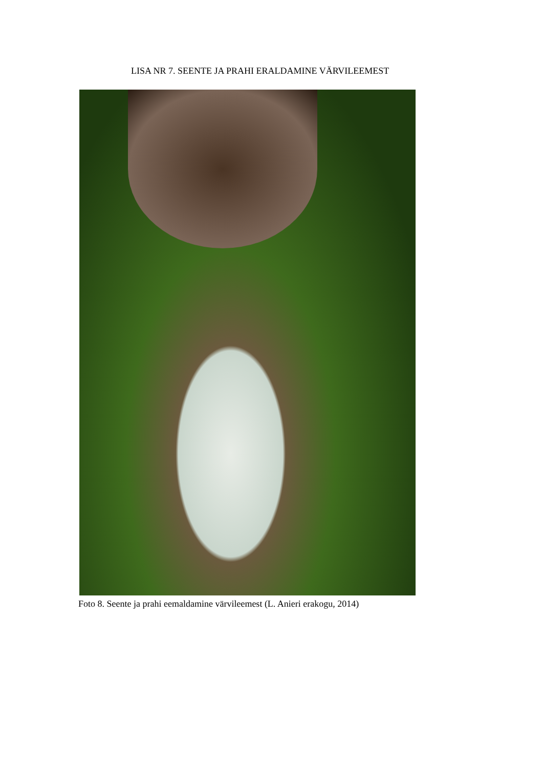LISA NR 7. SEENTE JA PRAHI ERALDAMINE VÄRVILEEMEST
Foto 8. Seente ja prahi eemaldamine värvileemest (L. Anieri erakogu, 2014)